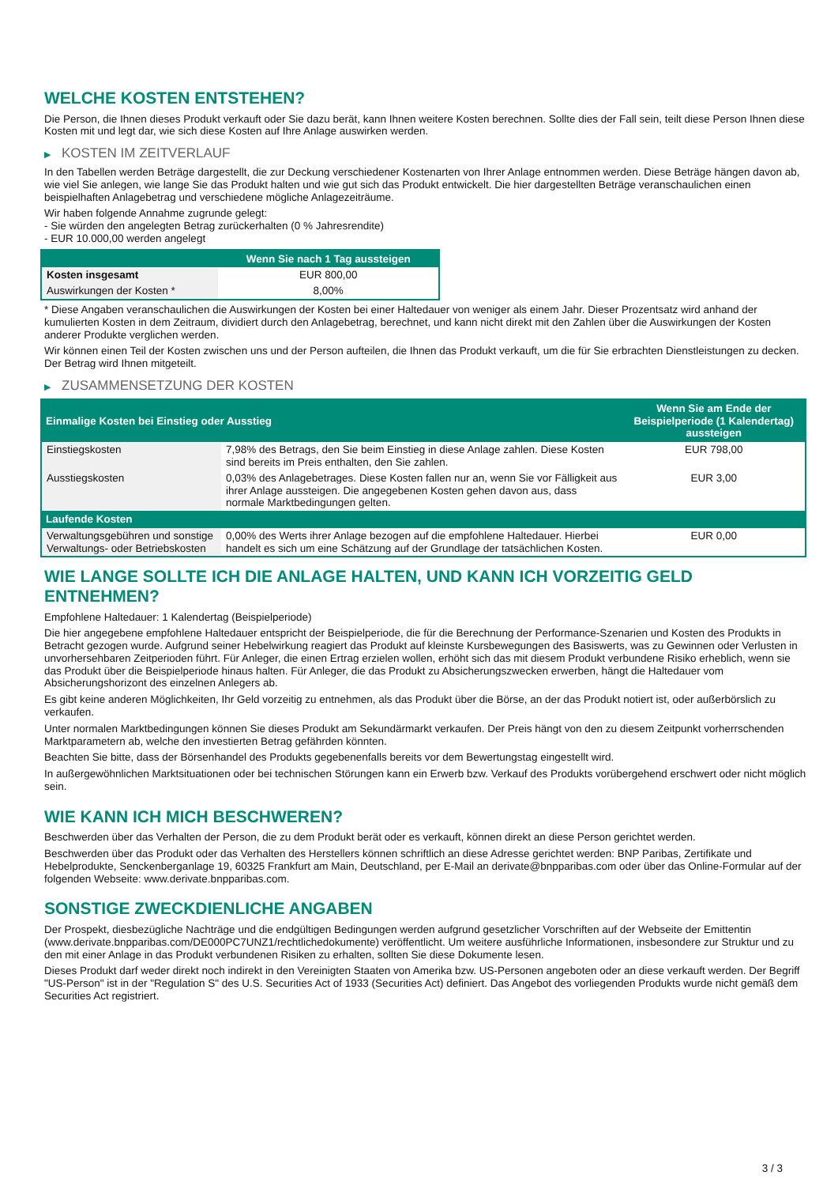WELCHE KOSTEN ENTSTEHEN?
Die Person, die Ihnen dieses Produkt verkauft oder Sie dazu berät, kann Ihnen weitere Kosten berechnen. Sollte dies der Fall sein, teilt diese Person Ihnen diese Kosten mit und legt dar, wie sich diese Kosten auf Ihre Anlage auswirken werden.
▶ KOSTEN IM ZEITVERLAUF
In den Tabellen werden Beträge dargestellt, die zur Deckung verschiedener Kostenarten von Ihrer Anlage entnommen werden. Diese Beträge hängen davon ab, wie viel Sie anlegen, wie lange Sie das Produkt halten und wie gut sich das Produkt entwickelt. Die hier dargestellten Beträge veranschaulichen einen beispielhaften Anlagebetrag und verschiedene mögliche Anlagezeiträume.
Wir haben folgende Annahme zugrunde gelegt:
- Sie würden den angelegten Betrag zurückerhalten (0 % Jahresrendite)
- EUR 10.000,00 werden angelegt
| | Wenn Sie nach 1 Tag aussteigen |
| --- | --- |
| Kosten insgesamt | EUR 800,00 |
| Auswirkungen der Kosten * | 8,00% |
* Diese Angaben veranschaulichen die Auswirkungen der Kosten bei einer Haltedauer von weniger als einem Jahr. Dieser Prozentsatz wird anhand der kumulierten Kosten in dem Zeitraum, dividiert durch den Anlagebetrag, berechnet, und kann nicht direkt mit den Zahlen über die Auswirkungen der Kosten anderer Produkte verglichen werden.
Wir können einen Teil der Kosten zwischen uns und der Person aufteilen, die Ihnen das Produkt verkauft, um die für Sie erbrachten Dienstleistungen zu decken. Der Betrag wird Ihnen mitgeteilt.
▶ ZUSAMMENSETZUNG DER KOSTEN
| Einmalige Kosten bei Einstieg oder Ausstieg | | Wenn Sie am Ende der Beispielperiode (1 Kalendertag) aussteigen |
| --- | --- | --- |
| Einstiegskosten | 7,98% des Betrags, den Sie beim Einstieg in diese Anlage zahlen. Diese Kosten sind bereits im Preis enthalten, den Sie zahlen. | EUR 798,00 |
| Ausstiegskosten | 0,03% des Anlagebetrages. Diese Kosten fallen nur an, wenn Sie vor Fälligkeit aus ihrer Anlage aussteigen. Die angegebenen Kosten gehen davon aus, dass normale Marktbedingungen gelten. | EUR 3,00 |
| Laufende Kosten | | |
| Verwaltungsgebühren und sonstige Verwaltungs- oder Betriebskosten | 0,00% des Werts ihrer Anlage bezogen auf die empfohlene Haltedauer. Hierbei handelt es sich um eine Schätzung auf der Grundlage der tatsächlichen Kosten. | EUR 0,00 |
WIE LANGE SOLLTE ICH DIE ANLAGE HALTEN, UND KANN ICH VORZEITIG GELD ENTNEHMEN?
Empfohlene Haltedauer: 1 Kalendertag (Beispielperiode)
Die hier angegebene empfohlene Haltedauer entspricht der Beispielperiode, die für die Berechnung der Performance-Szenarien und Kosten des Produkts in Betracht gezogen wurde. Aufgrund seiner Hebelwirkung reagiert das Produkt auf kleinste Kursbewegungen des Basiswerts, was zu Gewinnen oder Verlusten in unvorhersehbaren Zeitperioden führt. Für Anleger, die einen Ertrag erzielen wollen, erhöht sich das mit diesem Produkt verbundene Risiko erheblich, wenn sie das Produkt über die Beispielperiode hinaus halten. Für Anleger, die das Produkt zu Absicherungszwecken erwerben, hängt die Haltedauer vom Absicherungshorizont des einzelnen Anlegers ab.
Es gibt keine anderen Möglichkeiten, Ihr Geld vorzeitig zu entnehmen, als das Produkt über die Börse, an der das Produkt notiert ist, oder außerbörslich zu verkaufen.
Unter normalen Marktbedingungen können Sie dieses Produkt am Sekundärmarkt verkaufen. Der Preis hängt von den zu diesem Zeitpunkt vorherrschenden Marktparametern ab, welche den investierten Betrag gefährden könnten.
Beachten Sie bitte, dass der Börsenhandel des Produkts gegebenenfalls bereits vor dem Bewertungstag eingestellt wird.
In außergewöhnlichen Marktsituationen oder bei technischen Störungen kann ein Erwerb bzw. Verkauf des Produkts vorübergehend erschwert oder nicht möglich sein.
WIE KANN ICH MICH BESCHWEREN?
Beschwerden über das Verhalten der Person, die zu dem Produkt berät oder es verkauft, können direkt an diese Person gerichtet werden.
Beschwerden über das Produkt oder das Verhalten des Herstellers können schriftlich an diese Adresse gerichtet werden: BNP Paribas, Zertifikate und Hebelprodukte, Senckenberganlage 19, 60325 Frankfurt am Main, Deutschland, per E-Mail an derivate@bnpparibas.com oder über das Online-Formular auf der folgenden Webseite: www.derivate.bnpparibas.com.
SONSTIGE ZWECKDIENLICHE ANGABEN
Der Prospekt, diesbezügliche Nachträge und die endgültigen Bedingungen werden aufgrund gesetzlicher Vorschriften auf der Webseite der Emittentin (www.derivate.bnpparibas.com/DE000PC7UNZ1/rechtlichedokumente) veröffentlicht. Um weitere ausführliche Informationen, insbesondere zur Struktur und zu den mit einer Anlage in das Produkt verbundenen Risiken zu erhalten, sollten Sie diese Dokumente lesen.
Dieses Produkt darf weder direkt noch indirekt in den Vereinigten Staaten von Amerika bzw. US-Personen angeboten oder an diese verkauft werden. Der Begriff "US-Person" ist in der "Regulation S" des U.S. Securities Act of 1933 (Securities Act) definiert. Das Angebot des vorliegenden Produkts wurde nicht gemäß dem Securities Act registriert.
3 / 3